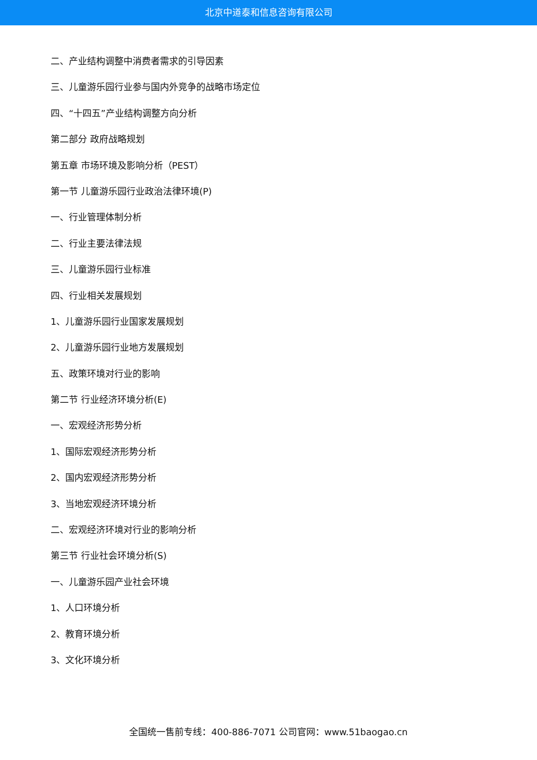北京中道泰和信息咨询有限公司
二、产业结构调整中消费者需求的引导因素
三、儿童游乐园行业参与国内外竞争的战略市场定位
四、“十四五”产业结构调整方向分析
第二部分 政府战略规划
第五章 市场环境及影响分析（PEST）
第一节 儿童游乐园行业政治法律环境(P)
一、行业管理体制分析
二、行业主要法律法规
三、儿童游乐园行业标准
四、行业相关发展规划
1、儿童游乐园行业国家发展规划
2、儿童游乐园行业地方发展规划
五、政策环境对行业的影响
第二节 行业经济环境分析(E)
一、宏观经济形势分析
1、国际宏观经济形势分析
2、国内宏观经济形势分析
3、当地宏观经济环境分析
二、宏观经济环境对行业的影响分析
第三节 行业社会环境分析(S)
一、儿童游乐园产业社会环境
1、人口环境分析
2、教育环境分析
3、文化环境分析
全国统一售前专线：400-886-7071 公司官网：www.51baogao.cn